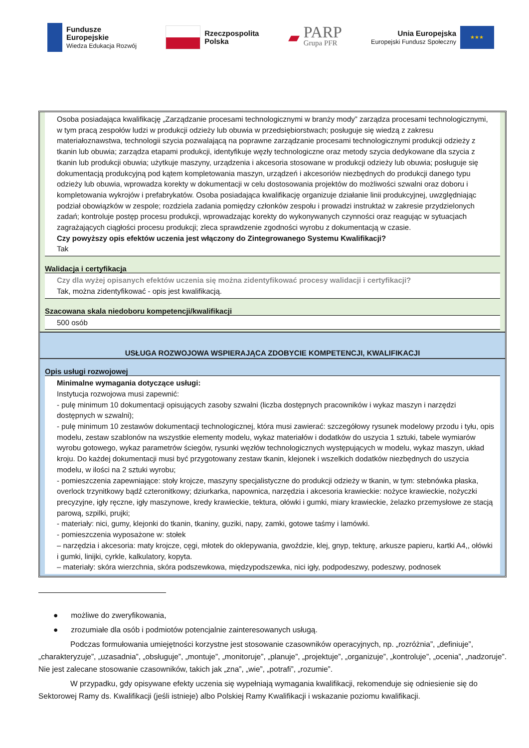Fundusze
Europejskie
Wiedza Edukacja Rozwój
Rzeczpospolita
Polska
▰
PARP
Grupa PFR
Unia Europejska
Europejski Fundusz Społeczny
★★★
Osoba posiadająca kwalifikację „Zarządzanie procesami technologicznymi w branży mody” zarządza procesami technologicznymi, w tym pracą zespołów ludzi w produkcji odzieży lub obuwia w przedsiębiorstwach; posługuje się wiedzą z zakresu materiałoznawstwa, technologii szycia pozwalającą na poprawne zarządzanie procesami technologicznymi produkcji odzieży z tkanin lub obuwia; zarządza etapami produkcji, identyfikuje węzły technologiczne oraz metody szycia dedykowane dla szycia z tkanin lub produkcji obuwia; użytkuje maszyny, urządzenia i akcesoria stosowane w produkcji odzieży lub obuwia; posługuje się dokumentacją produkcyjną pod kątem kompletowania maszyn, urządzeń i akcesoriów niezbędnych do produkcji danego typu odzieży lub obuwia, wprowadza korekty w dokumentacji w celu dostosowania projektów do możliwości szwalni oraz doboru i kompletowania wykrojów i prefabrykatów. Osoba posiadająca kwalifikację organizuje działanie linii produkcyjnej, uwzględniając podział obowiązków w zespole; rozdziela zadania pomiędzy członków zespołu i prowadzi instruktaż w zakresie przydzielonych zadań; kontroluje postęp procesu produkcji, wprowadzając korekty do wykonywanych czynności oraz reagując w sytuacjach zagrażających ciągłości procesu produkcji; zleca sprawdzenie zgodności wyrobu z dokumentacją w czasie.
Czy powyższy opis efektów uczenia jest włączony do Zintegrowanego Systemu Kwalifikacji?
Tak
Walidacja i certyfikacja
Czy dla wyżej opisanych efektów uczenia się można zidentyfikować procesy walidacji i certyfikacji?
Tak, można zidentyfikować - opis jest kwalifikacją.
Szacowana skala niedoboru kompetencji/kwalifikacji
500 osób
USŁUGA ROZWOJOWA WSPIERAJĄCA ZDOBYCIE KOMPETENCJI, KWALIFIKACJI
Opis usługi rozwojowej
Minimalne wymagania dotyczące usługi:
Instytucja rozwojowa musi zapewnić:
- pulę minimum 10 dokumentacji opisujących zasoby szwalni (liczba dostępnych pracowników i wykaz maszyn i narzędzi dostępnych w szwalni);
- pulę minimum 10 zestawów dokumentacji technologicznej, która musi zawierać: szczegółowy rysunek modelowy przodu i tyłu, opis modelu, zestaw szablonów na wszystkie elementy modelu, wykaz materiałów i dodatków do uszycia 1 sztuki, tabele wymiarów wyrobu gotowego, wykaz parametrów ściegów, rysunki węzłów technologicznych występujących w modelu, wykaz maszyn, układ kroju. Do każdej dokumentacji musi być przygotowany zestaw tkanin, klejonek i wszelkich dodatków niezbędnych do uszycia modelu, w ilości na 2 sztuki wyrobu;
- pomieszczenia zapewniające: stoły krojcze, maszyny specjalistyczne do produkcji odzieży w tkanin, w tym: stebnówka płaska, overlock trzynitkowy bądź czteronitkowy; dziurkarka, napownica, narzędzia i akcesoria krawieckie: nożyce krawieckie, nożyczki precyzyjne, igły ręczne, igły maszynowe, kredy krawieckie, tektura, ołówki i gumki, miary krawieckie, żelazko przemysłowe ze stacją parową, szpilki, prujki;
- materiały: nici, gumy, klejonki do tkanin, tkaniny, guziki, napy, zamki, gotowe taśmy i lamówki.
- pomieszczenia wyposażone w: stołek
– narzędzia i akcesoria: maty krojcze, cęgi, młotek do oklepywania, gwoździe, klej, gnyp, tekturę, arkusze papieru, kartki A4,, ołówki i gumki, linijki, cyrkle, kalkulatory, kopyta.
– materiały: skóra wierzchnia, skóra podszewkowa, międzypodszewka, nici igły, podpodeszwy, podeszwy, podnosek
● możliwe do zweryfikowania,
● zrozumiałe dla osób i podmiotów potencjalnie zainteresowanych usługą.
Podczas formułowania umiejętności korzystne jest stosowanie czasowników operacyjnych, np. „rozróżnia”, „definiuje”, „charakteryzuje”, „uzasadnia”, „obsługuje”, „montuje”, „monitoruje”, „planuje”, „projektuje”, „organizuje”, „kontroluje”, „ocenia”, „nadzoruje”. Nie jest zalecane stosowanie czasowników, takich jak „zna”, „wie”, „potrafi”, „rozumie”.
W przypadku, gdy opisywane efekty uczenia się wypełniają wymagania kwalifikacji, rekomenduje się odniesienie się do Sektorowej Ramy ds. Kwalifikacji (jeśli istnieje) albo Polskiej Ramy Kwalifikacji i wskazanie poziomu kwalifikacji.